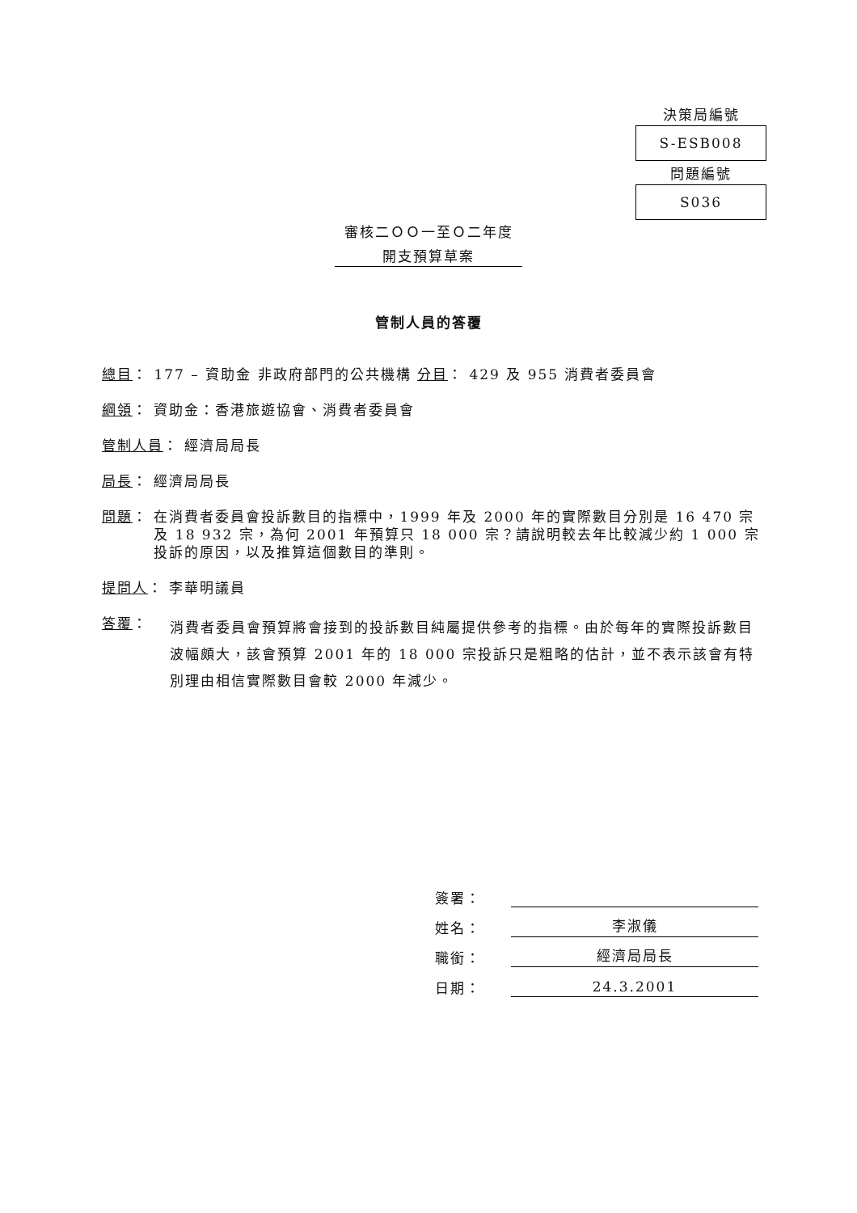決策局編號
S-ESB008
問題編號
S036
審核二ＯＯ一至Ｏ二年度
開支預算草案
管制人員的答覆
總目： 177 – 資助金 非政府部門的公共機構 分目： 429 及 955 消費者委員會
綱領： 資助金：香港旅遊協會、消費者委員會
管制人員： 經濟局局長
局長： 經濟局局長
問題： 在消費者委員會投訴數目的指標中，1999 年及 2000 年的實際數目分別是 16 470 宗及 18 932 宗，為何 2001 年預算只 18 000 宗？請說明較去年比較減少約 1 000 宗投訴的原因，以及推算這個數目的準則。
提問人： 李華明議員
答覆： 消費者委員會預算將會接到的投訴數目純屬提供參考的指標。由於每年的實際投訴數目波幅頗大，該會預算 2001 年的 18 000 宗投訴只是粗略的估計，並不表示該會有特別理由相信實際數目會較 2000 年減少。
簽署：
姓名： 李淑儀
職銜： 經濟局局長
日期： 24.3.2001